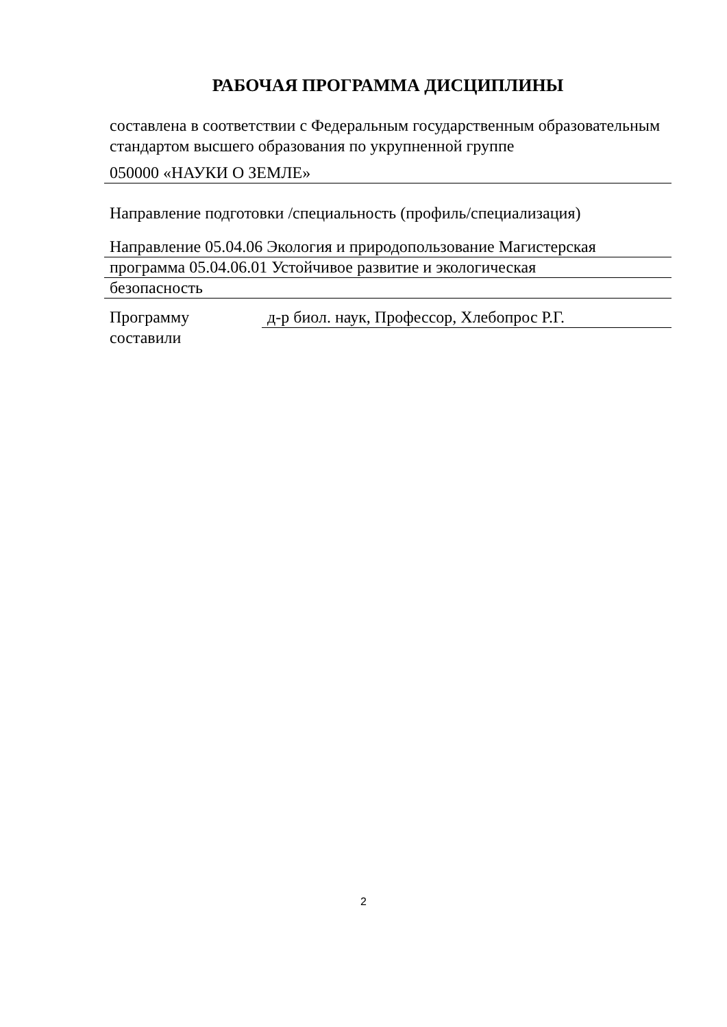РАБОЧАЯ ПРОГРАММА ДИСЦИПЛИНЫ
составлена в соответствии с Федеральным государственным образовательным стандартом высшего образования по укрупненной группе
050000 «НАУКИ О ЗЕМЛЕ»
Направление подготовки /специальность (профиль/специализация)
Направление 05.04.06 Экология и природопользование Магистерская
программа 05.04.06.01 Устойчивое развитие и экологическая
безопасность
Программу составили
д-р биол. наук, Профессор, Хлебопрос Р.Г.
2